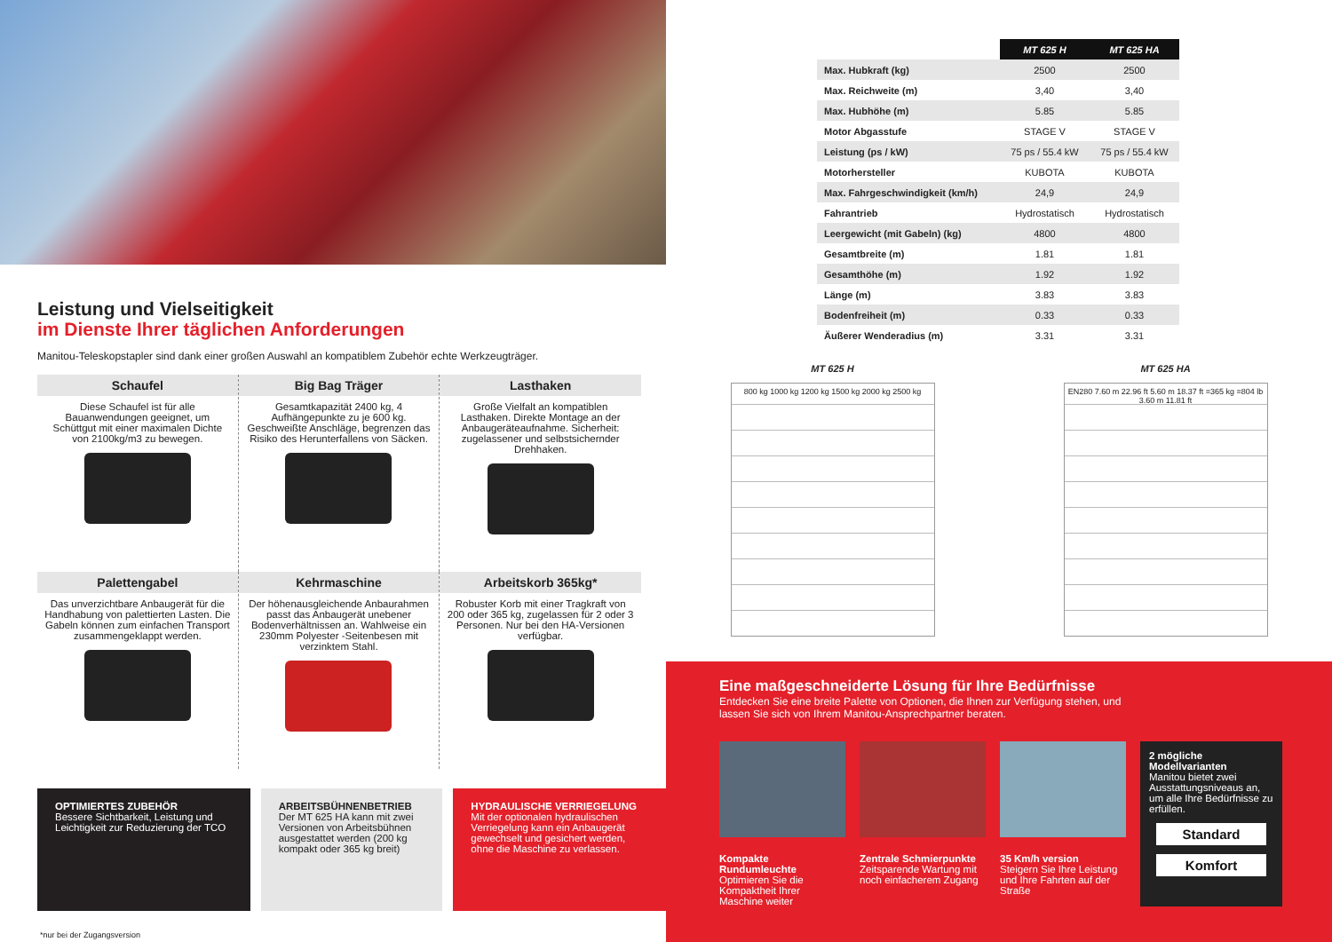Leistung und Vielseitigkeit
im Dienste Ihrer täglichen Anforderungen
Manitou-Teleskopstapler sind dank einer großen Auswahl an kompatiblem Zubehör echte Werkzeugträger.
Schaufel
Diese Schaufel ist für alle Bauanwendungen geeignet, um Schüttgut mit einer maximalen Dichte von 2100kg/m3 zu bewegen.
Big Bag Träger
Gesamtkapazität 2400 kg, 4 Aufhängepunkte zu je 600 kg. Geschweißte Anschläge, begrenzen das Risiko des Herunterfallens von Säcken.
Lasthaken
Große Vielfalt an kompatiblen Lasthaken. Direkte Montage an der Anbaugeräteaufnahme. Sicherheit: zugelassener und selbstsichernder Drehhaken.
Palettengabel
Das unverzichtbare Anbaugerät für die Handhabung von palettierten Lasten. Die Gabeln können zum einfachen Transport zusammengeklappt werden.
Kehrmaschine
Der höhenausgleichende Anbaurahmen passt das Anbaugerät unebener Bodenverhältnissen an. Wahlweise ein 230mm Polyester -Seitenbesen mit verzinktem Stahl.
Arbeitskorb 365kg*
Robuster Korb mit einer Tragkraft von 200 oder 365 kg, zugelassen für 2 oder 3 Personen. Nur bei den HA-Versionen verfügbar.
OPTIMIERTES ZUBEHÖR
Bessere Sichtbarkeit, Leistung und Leichtigkeit zur Reduzierung der TCO
ARBEITSBÜHNENBETRIEB
Der MT 625 HA kann mit zwei Versionen von Arbeitsbühnen ausgestattet werden (200 kg kompakt oder 365 kg breit)
HYDRAULISCHE VERRIEGELUNG
Mit der optionalen hydraulischen Verriegelung kann ein Anbaugerät gewechselt und gesichert werden, ohne die Maschine zu verlassen.
*nur bei der Zugangsversion
| | MT 625 H | MT 625 HA |
| Max. Hubkraft (kg) | 2500 | 2500 |
| Max. Reichweite (m) | 3,40 | 3,40 |
| Max. Hubhöhe (m) | 5.85 | 5.85 |
| Motor Abgasstufe | STAGE V | STAGE V |
| Leistung (ps / kW) | 75 ps / 55.4 kW | 75 ps / 55.4 kW |
| Motorhersteller | KUBOTA | KUBOTA |
| Max. Fahrgeschwindigkeit (km/h) | 24,9 | 24,9 |
| Fahrantrieb | Hydrostatisch | Hydrostatisch |
| Leergewicht (mit Gabeln) (kg) | 4800 | 4800 |
| Gesamtbreite (m) | 1.81 | 1.81 |
| Gesamthöhe (m) | 1.92 | 1.92 |
| Länge (m) | 3.83 | 3.83 |
| Bodenfreiheit (m) | 0.33 | 0.33 |
| Äußerer Wenderadius (m) | 3.31 | 3.31 |
MT 625 H
800 kg 1000 kg 1200 kg 1500 kg 2000 kg 2500 kg
MT 625 HA
EN280 7.60 m 22.96 ft 5.60 m 18.37 ft =365 kg =804 lb 3.60 m 11.81 ft
Eine maßgeschneiderte Lösung für Ihre Bedürfnisse
Entdecken Sie eine breite Palette von Optionen, die Ihnen zur Verfügung stehen, und
lassen Sie sich von Ihrem Manitou-Ansprechpartner beraten.
Kompakte Rundumleuchte
Optimieren Sie die Kompaktheit Ihrer Maschine weiter
Zentrale Schmierpunkte
Zeitsparende Wartung mit noch einfacherem Zugang
35 Km/h version
Steigern Sie Ihre Leistung und Ihre Fahrten auf der Straße
2 mögliche Modellvarianten
Manitou bietet zwei Ausstattungsniveaus an, um alle Ihre Bedürfnisse zu erfüllen.
Standard
Komfort